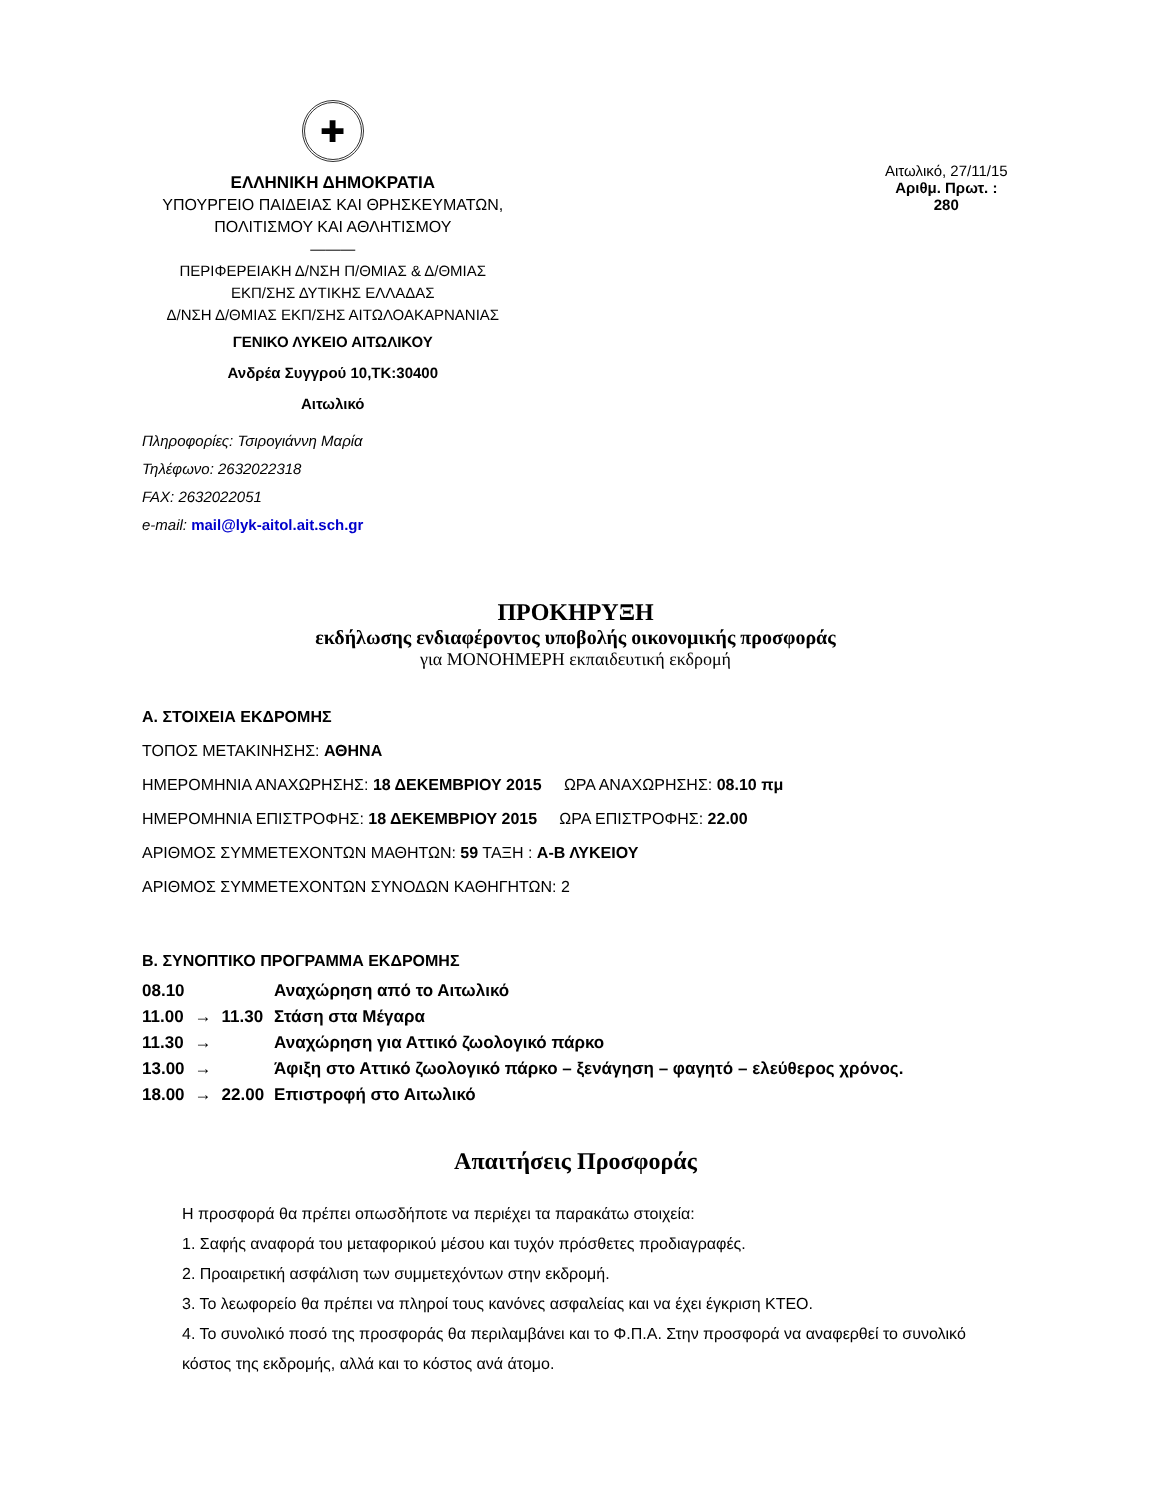✚
ΕΛΛΗΝΙΚΗ ΔΗΜΟΚΡΑΤΙΑ
ΥΠΟΥΡΓΕΙΟ ΠΑΙΔΕΙΑΣ ΚΑΙ ΘΡΗΣΚΕΥΜΑΤΩΝ,
ΠΟΛΙΤΙΣΜΟΥ ΚΑΙ ΑΘΛΗΤΙΣΜΟΥ
———
ΠΕΡΙΦΕΡΕΙΑΚΗ Δ/ΝΣΗ Π/ΘΜΙΑΣ & Δ/ΘΜΙΑΣ
ΕΚΠ/ΣΗΣ ΔΥΤΙΚΗΣ ΕΛΛΑΔΑΣ
Δ/ΝΣΗ Δ/ΘΜΙΑΣ ΕΚΠ/ΣΗΣ ΑΙΤΩΛΟΑΚΑΡΝΑΝΙΑΣ
ΓΕΝΙΚΟ ΛΥΚΕΙΟ ΑΙΤΩΛΙΚΟΥ
Ανδρέα Συγγρού 10,ΤΚ:30400
Αιτωλικό
Πληροφορίες: Τσιρογιάννη Μαρία
Τηλέφωνο: 2632022318
FAX: 2632022051
e-mail: mail@lyk-aitol.ait.sch.gr
Αιτωλικό, 27/11/15
Αριθμ. Πρωτ. : 280
ΠΡΟΚΗΡΥΞΗ
εκδήλωσης ενδιαφέροντος υποβολής οικονομικής προσφοράς
για ΜΟΝΟΗΜΕΡΗ εκπαιδευτική εκδρομή
Α. ΣΤΟΙΧΕΙΑ ΕΚΔΡΟΜΗΣ
ΤΟΠΟΣ ΜΕΤΑΚΙΝΗΣΗΣ: ΑΘΗΝΑ
ΗΜΕΡΟΜΗΝΙΑ ΑΝΑΧΩΡΗΣΗΣ: 18 ΔΕΚΕΜΒΡΙΟΥ 2015 ΩΡΑ ΑΝΑΧΩΡΗΣΗΣ: 08.10 πμ
ΗΜΕΡΟΜΗΝΙΑ ΕΠΙΣΤΡΟΦΗΣ: 18 ΔΕΚΕΜΒΡΙΟΥ 2015 ΩΡΑ ΕΠΙΣΤΡΟΦΗΣ: 22.00
ΑΡΙΘΜΟΣ ΣΥΜΜΕΤΕΧΟΝΤΩΝ ΜΑΘΗΤΩΝ: 59 ΤΑΞΗ : Α-Β ΛΥΚΕΙΟΥ
ΑΡΙΘΜΟΣ ΣΥΜΜΕΤΕΧΟΝΤΩΝ ΣΥΝΟΔΩΝ ΚΑΘΗΓΗΤΩΝ: 2
Β. ΣΥΝΟΠΤΙΚΟ ΠΡΟΓΡΑΜΜΑ ΕΚΔΡΟΜΗΣ
| 08.10 | | | Αναχώρηση από το Αιτωλικό |
| 11.00 | → | 11.30 | Στάση στα Μέγαρα |
| 11.30 | → | | Αναχώρηση για Αττικό ζωολογικό πάρκο |
| 13.00 | → | | Άφιξη στο Αττικό ζωολογικό πάρκο – ξενάγηση – φαγητό – ελεύθερος χρόνος. |
| 18.00 | → | 22.00 | Επιστροφή στο Αιτωλικό |
Απαιτήσεις Προσφοράς
Η προσφορά θα πρέπει οπωσδήποτε να περιέχει τα παρακάτω στοιχεία:
1. Σαφής αναφορά του μεταφορικού μέσου και τυχόν πρόσθετες προδιαγραφές.
2. Προαιρετική ασφάλιση των συμμετεχόντων στην εκδρομή.
3. Το λεωφορείο θα πρέπει να πληροί τους κανόνες ασφαλείας και να έχει έγκριση ΚΤΕΟ.
4. Το συνολικό ποσό της προσφοράς θα περιλαμβάνει και το Φ.Π.Α. Στην προσφορά να αναφερθεί το συνολικό κόστος της εκδρομής, αλλά και το κόστος ανά άτομο.